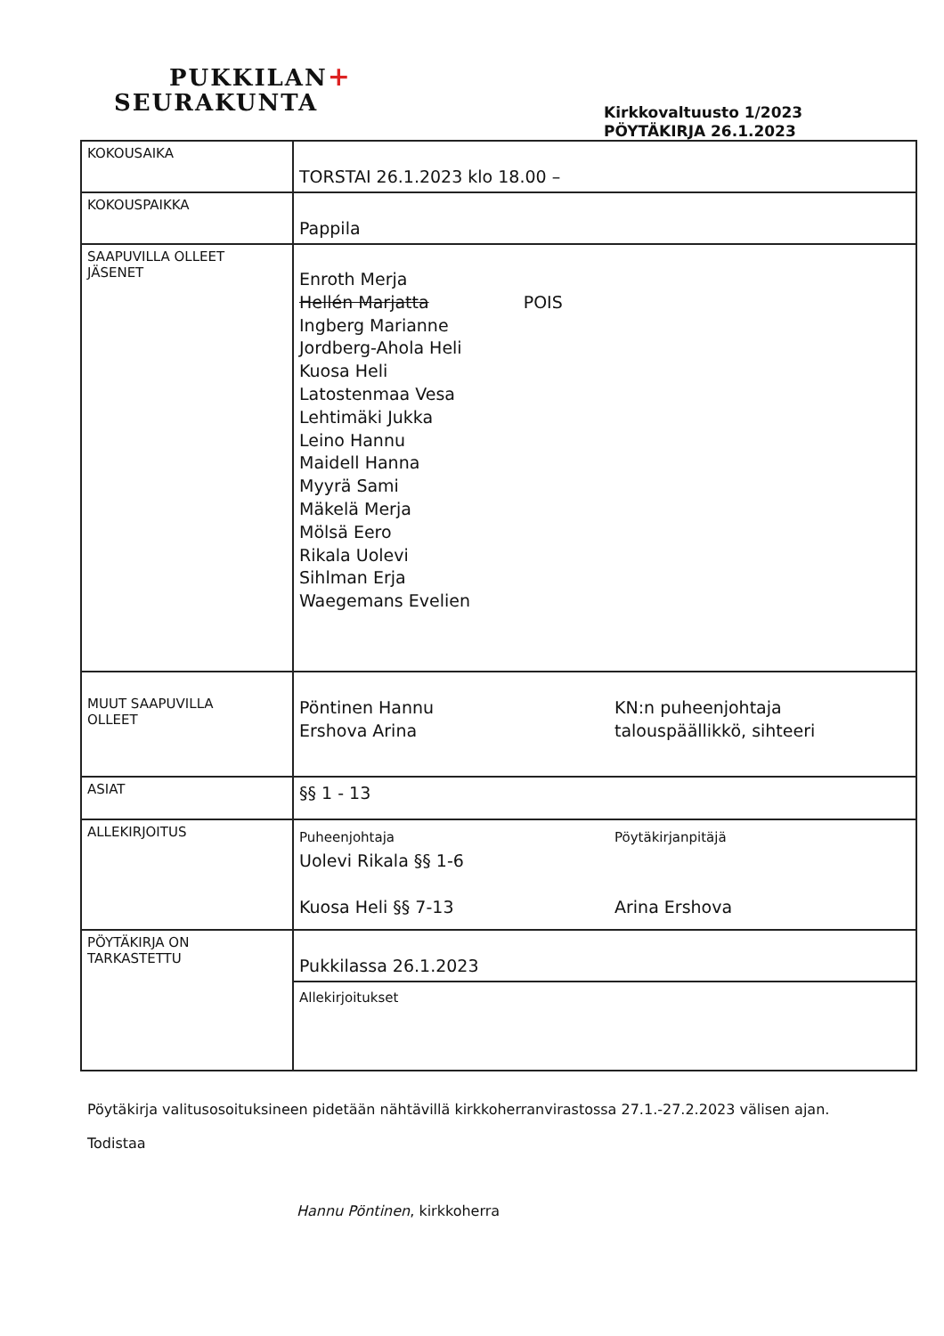PUKKILAN+
SEURAKUNTA
Kirkkovaltuusto 1/2023
PÖYTÄKIRJA 26.1.2023
| KOKOUSAIKA | TORSTAI 26.1.2023 klo 18.00 – |
| KOKOUSPAIKKA | Pappila |
| SAAPUVILLA OLLEET JÄSENET | Enroth Merja Hellén Marjatta POIS Ingberg Marianne Jordberg-Ahola Heli Kuosa Heli Latostenmaa Vesa Lehtimäki Jukka Leino Hannu Maidell Hanna Myyrä Sami Mäkelä Merja Mölsä Eero Rikala Uolevi Sihlman Erja Waegemans Evelien |
| MUUT SAAPUVILLA OLLEET | Pöntinen Hannu Ershova Arina KN:n puheenjohtaja talouspäällikkö, sihteeri |
| ASIAT | §§ 1 - 13 |
| ALLEKIRJOITUS | Puheenjohtaja Uolevi Rikala §§ 1-6 Kuosa Heli §§ 7-13 Pöytäkirjanpitäjä Arina Ershova |
| PÖYTÄKIRJA ON TARKASTETTU | Pukkilassa 26.1.2023 |
| | Allekirjoitukset |
Pöytäkirja valitusosoituksineen pidetään nähtävillä kirkkoherranvirastossa 27.1.-27.2.2023 välisen ajan.
Todistaa
Hannu Pöntinen, kirkkoherra